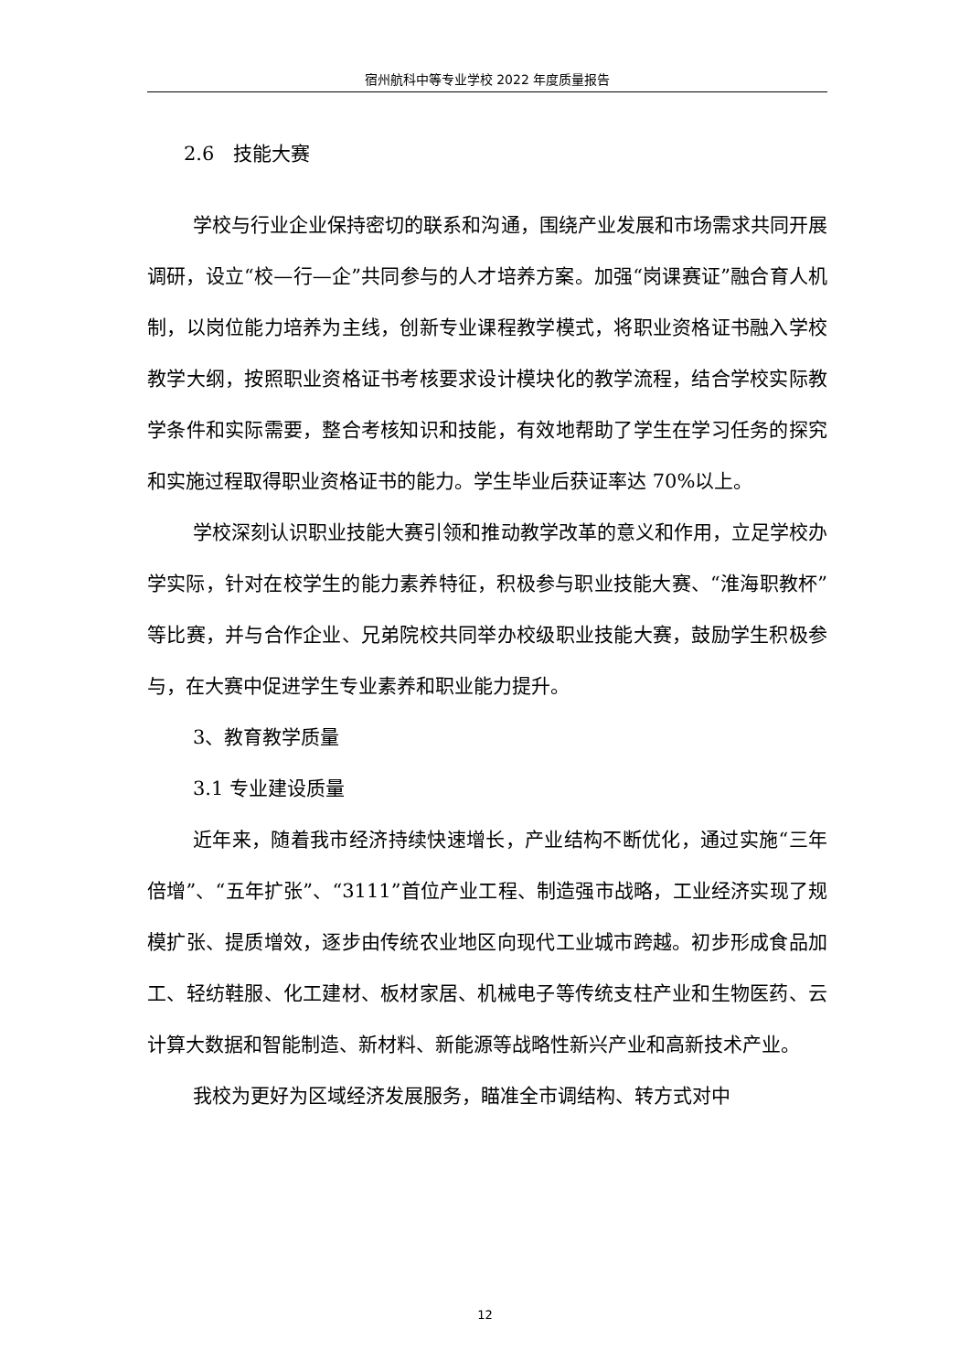宿州航科中等专业学校 2022 年度质量报告
2.6　技能大赛
学校与行业企业保持密切的联系和沟通，围绕产业发展和市场需求共同开展调研，设立“校—行—企”共同参与的人才培养方案。加强“岗课赛证”融合育人机制，以岗位能力培养为主线，创新专业课程教学模式，将职业资格证书融入学校教学大纲，按照职业资格证书考核要求设计模块化的教学流程，结合学校实际教学条件和实际需要，整合考核知识和技能，有效地帮助了学生在学习任务的探究和实施过程取得职业资格证书的能力。学生毕业后获证率达 70%以上。
学校深刻认识职业技能大赛引领和推动教学改革的意义和作用，立足学校办学实际，针对在校学生的能力素养特征，积极参与职业技能大赛、“淮海职教杯”等比赛，并与合作企业、兄弟院校共同举办校级职业技能大赛，鼓励学生积极参与，在大赛中促进学生专业素养和职业能力提升。
3、教育教学质量
3.1 专业建设质量
近年来，随着我市经济持续快速增长，产业结构不断优化，通过实施“三年倍增”、“五年扩张”、“3111”首位产业工程、制造强市战略，工业经济实现了规模扩张、提质增效，逐步由传统农业地区向现代工业城市跨越。初步形成食品加工、轻纺鞋服、化工建材、板材家居、机械电子等传统支柱产业和生物医药、云计算大数据和智能制造、新材料、新能源等战略性新兴产业和高新技术产业。
我校为更好为区域经济发展服务，瞄准全市调结构、转方式对中
12